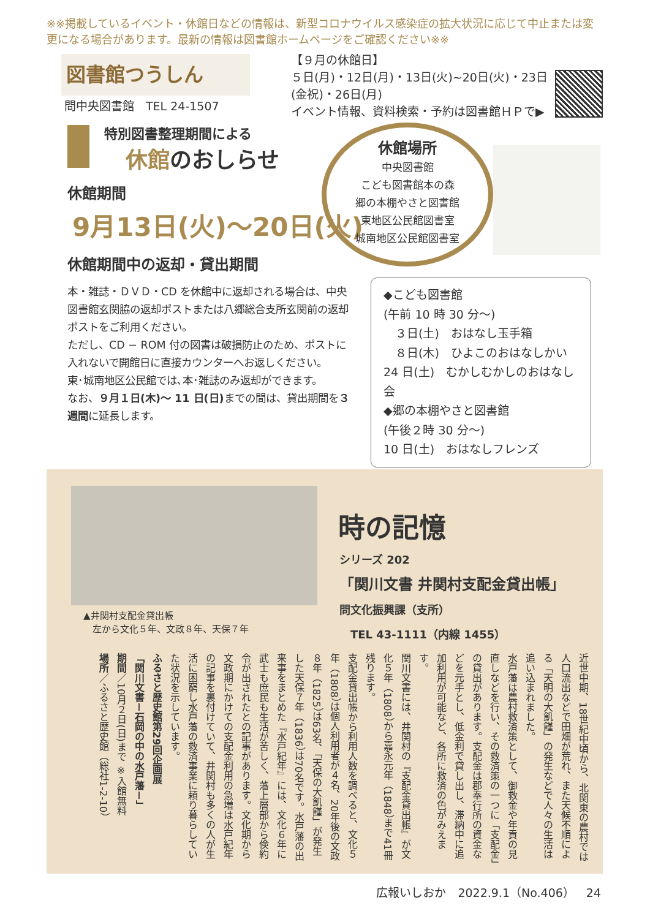※※掲載しているイベント・休館日などの情報は、新型コロナウイルス感染症の拡大状況に応じて中止または変更になる場合があります。最新の情報は図書館ホームページをご確認ください※※
図書館つうしん
問中央図書館　TEL 24-1507
【９月の休館日】
５日(月)・12日(月)・13日(火)~20日(火)・23日(金祝)・26日(月)
イベント情報、資料検索・予約は図書館ＨＰで▶
特別図書整理期間による
休館のおしらせ
休館期間
9月13日(火)～20日(火)
休館期間中の返却・貸出期間
本・雑誌・ＤＶＤ・CD を休館中に返却される場合は、中央図書館玄関脇の返却ポストまたは八郷総合支所玄関前の返却ポストをご利用ください。
ただし、CD − ROM 付の図書は破損防止のため、ポストに入れないで開館日に直接カウンターへお返しください。
東･城南地区公民館では､本･雑誌のみ返却ができます。
なお、９月１日(木)～ 11 日(日) までの間は、貸出期間を３週間に延長します。
休館場所
中央図書館
こども図書館本の森
郷の本棚やさと図書館
東地区公民館図書室
城南地区公民館図書室
◆こども図書館
(午前 10 時 30 分～)
　３日(土)　おはなし玉手箱
　８日(木)　ひよこのおはなしかい
24 日(土)　むかしむかしのおはなし会
◆郷の本棚やさと図書館
(午後２時 30 分～)
10 日(土)　おはなしフレンズ
▲井関村支配金貸出帳
　左から文化５年、文政８年、天保７年
時の記憶
シリーズ 202
「関川文書 井関村支配金貸出帳」
問文化振興課（支所）
　TEL 43-1111（内線 1455）
近世中期、18世紀中頃から、北関東の農村では人口流出などで田畑が荒れ、また天候不順による「天明の大飢饉」の発生などで人々の生活は追い込まれました。
水戸藩は農村救済策として、御救金や年貢の見直しなどを行い、その救済策の一つに「支配金」の貸出があります。支配金は郡奉行所の資金などを元手とし、低金利で貸し出し、滞納中に追加利用が可能など、各所に救済の色がみえます。
関川文書には、井関村の『支配金貸出帳』が文化５年（1808）から嘉永元年（1848）まで41冊残ります。
支配金貸出帳から利用人数を調べると、文化５年（1808）は個人利用者が４名、20年後の文政８年（1825）は63名、「天保の大飢饉」が発生した天保７年（1836）は70名です。水戸藩の出来事をまとめた『水戸紀年』には、文化６年に武士も庶民も生活が苦しく、藩上層部から倹約令が出されたとの記事があります。文化期から文政期にかけての支配金利用の急増は水戸紀年の記事を裏付けていて、井関村も多くの人が生活に困窮し水戸藩の救済事業に頼り暮らしていた状況を示しています。
ふるさと歴史館第29回企画展
「関川文書－石岡の中の水戸藩－」
期間／10月２日(日)まで ※入館無料
場所／ふるさと歴史館（総社1-2-10）
広報いしおか　2022.9.1（No.406）　24